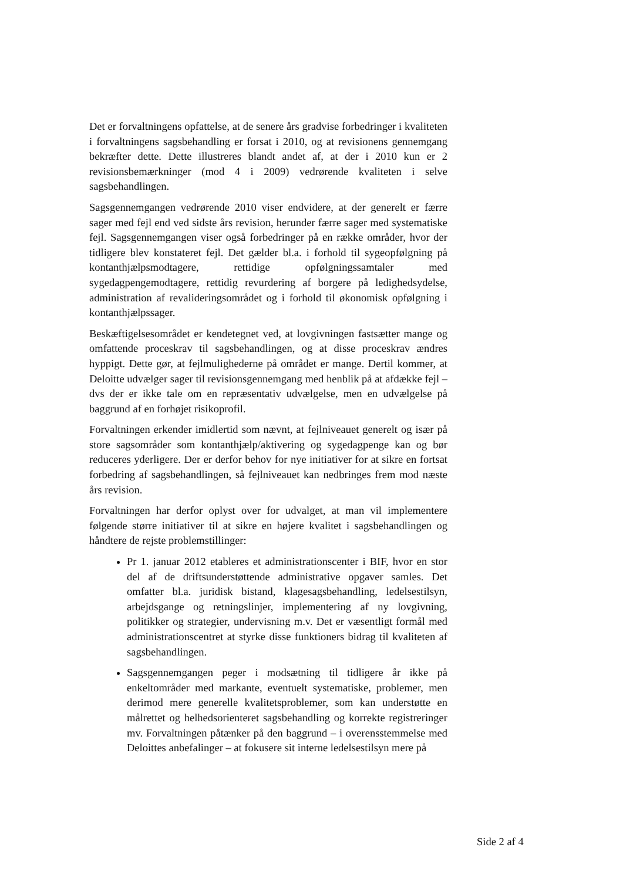Det er forvaltningens opfattelse, at de senere års gradvise forbedringer i kvaliteten i forvaltningens sagsbehandling er forsat i 2010, og at revisionens gennemgang bekræfter dette. Dette illustreres blandt andet af, at der i 2010 kun er 2 revisionsbemærkninger (mod 4 i 2009) vedrørende kvaliteten i selve sagsbehandlingen.
Sagsgennemgangen vedrørende 2010 viser endvidere, at der generelt er færre sager med fejl end ved sidste års revision, herunder færre sager med systematiske fejl. Sagsgennemgangen viser også forbedringer på en række områder, hvor der tidligere blev konstateret fejl. Det gælder bl.a. i forhold til sygeopfølgning på kontanthjælpsmodtagere, rettidige opfølgningssamtaler med sygedagpengemodtagere, rettidig revurdering af borgere på ledighedsydelse, administration af revalideringsområdet og i forhold til økonomisk opfølgning i kontanthjælpssager.
Beskæftigelsesområdet er kendetegnet ved, at lovgivningen fastsætter mange og omfattende proceskrav til sagsbehandlingen, og at disse proceskrav ændres hyppigt. Dette gør, at fejlmulighederne på området er mange. Dertil kommer, at Deloitte udvælger sager til revisionsgennemgang med henblik på at afdække fejl – dvs der er ikke tale om en repræsentativ udvælgelse, men en udvælgelse på baggrund af en forhøjet risikoprofil.
Forvaltningen erkender imidlertid som nævnt, at fejlniveauet generelt og især på store sagsområder som kontanthjælp/aktivering og sygedagpenge kan og bør reduceres yderligere. Der er derfor behov for nye initiativer for at sikre en fortsat forbedring af sagsbehandlingen, så fejlniveauet kan nedbringes frem mod næste års revision.
Forvaltningen har derfor oplyst over for udvalget, at man vil implementere følgende større initiativer til at sikre en højere kvalitet i sagsbehandlingen og håndtere de rejste problemstillinger:
Pr 1. januar 2012 etableres et administrationscenter i BIF, hvor en stor del af de driftsunderstøttende administrative opgaver samles. Det omfatter bl.a. juridisk bistand, klagesagsbehandling, ledelsestilsyn, arbejdsgange og retningslinjer, implementering af ny lovgivning, politikker og strategier, undervisning m.v. Det er væsentligt formål med administrationscentret at styrke disse funktioners bidrag til kvaliteten af sagsbehandlingen.
Sagsgennemgangen peger i modsætning til tidligere år ikke på enkeltområder med markante, eventuelt systematiske, problemer, men derimod mere generelle kvalitetsproblemer, som kan understøtte en målrettet og helhedsorienteret sagsbehandling og korrekte registreringer mv. Forvaltningen påtænker på den baggrund – i overensstemmelse med Deloittes anbefalinger – at fokusere sit interne ledelsestilsyn mere på
Side 2 af 4